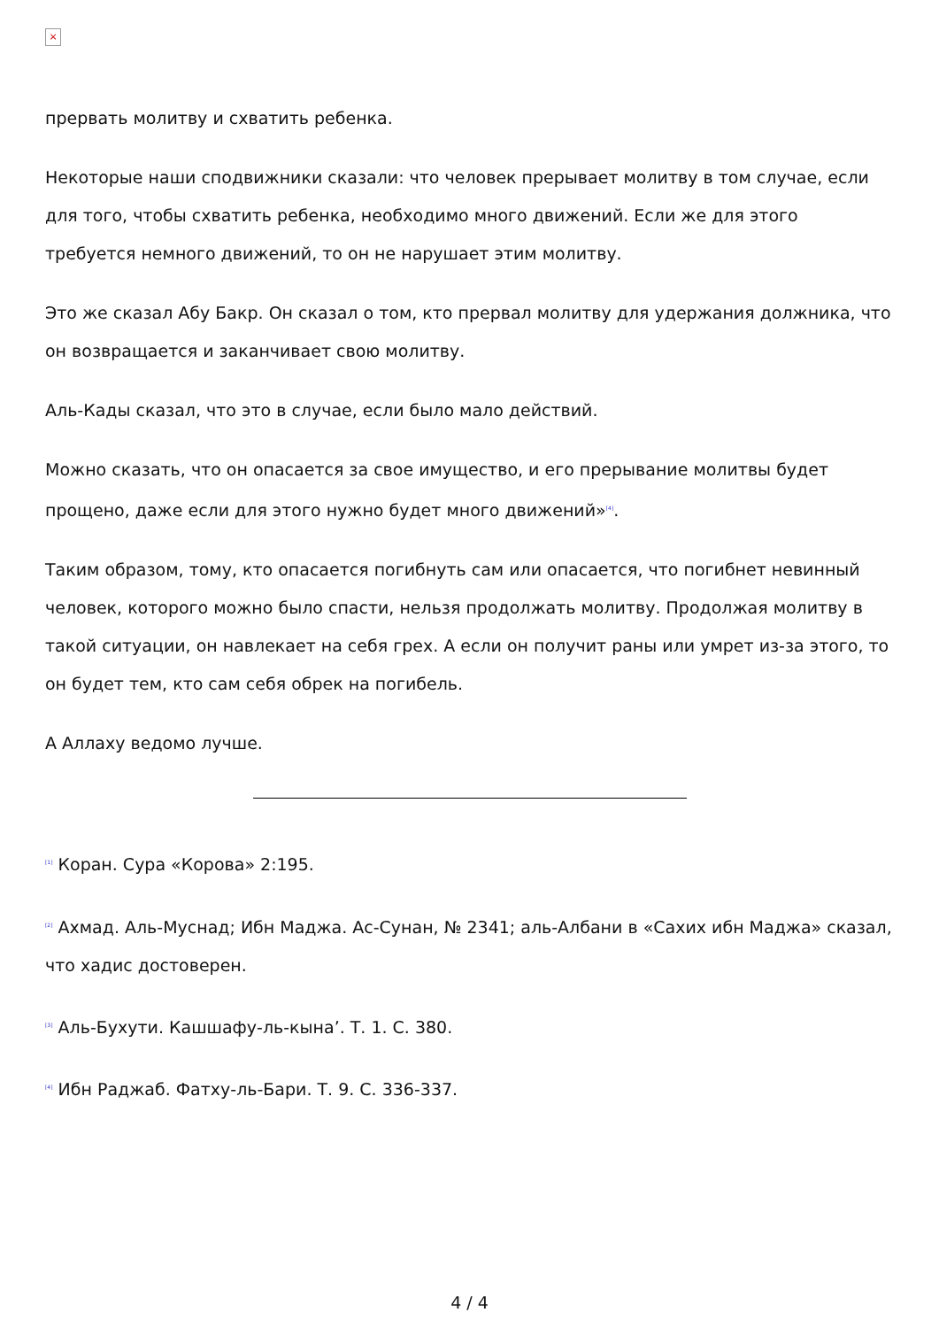×
прервать молитву и схватить ребенка.
Некоторые наши сподвижники сказали: что человек прерывает молитву в том случае, если для того, чтобы схватить ребенка, необходимо много движений. Если же для этого требуется немного движений, то он не нарушает этим молитву.
Это же сказал Абу Бакр. Он сказал о том, кто прервал молитву для удержания должника, что он возвращается и заканчивает свою молитву.
Аль-Кады сказал, что это в случае, если было мало действий.
Можно сказать, что он опасается за свое имущество, и его прерывание молитвы будет прощено, даже если для этого нужно будет много движений»<sup>[4]</sup>.
Таким образом, тому, кто опасается погибнуть сам или опасается, что погибнет невинный человек, которого можно было спасти, нельзя продолжать молитву. Продолжая молитву в такой ситуации, он навлекает на себя грех. А если он получит раны или умрет из-за этого, то он будет тем, кто сам себя обрек на погибель.
А Аллаху ведомо лучше.
<sup>[1]</sup> Коран. Сура «Корова» 2:195.
<sup>[2]</sup> Ахмад. Аль-Муснад; Ибн Маджа. Ас-Сунан, № 2341; аль-Албани в «Сахих ибн Маджа» сказал, что хадис достоверен.
<sup>[3]</sup> Аль-Бухути. Кашшафу-ль-кына’. Т. 1. С. 380.
<sup>[4]</sup> Ибн Раджаб. Фатху-ль-Бари. Т. 9. С. 336-337.
4 / 4